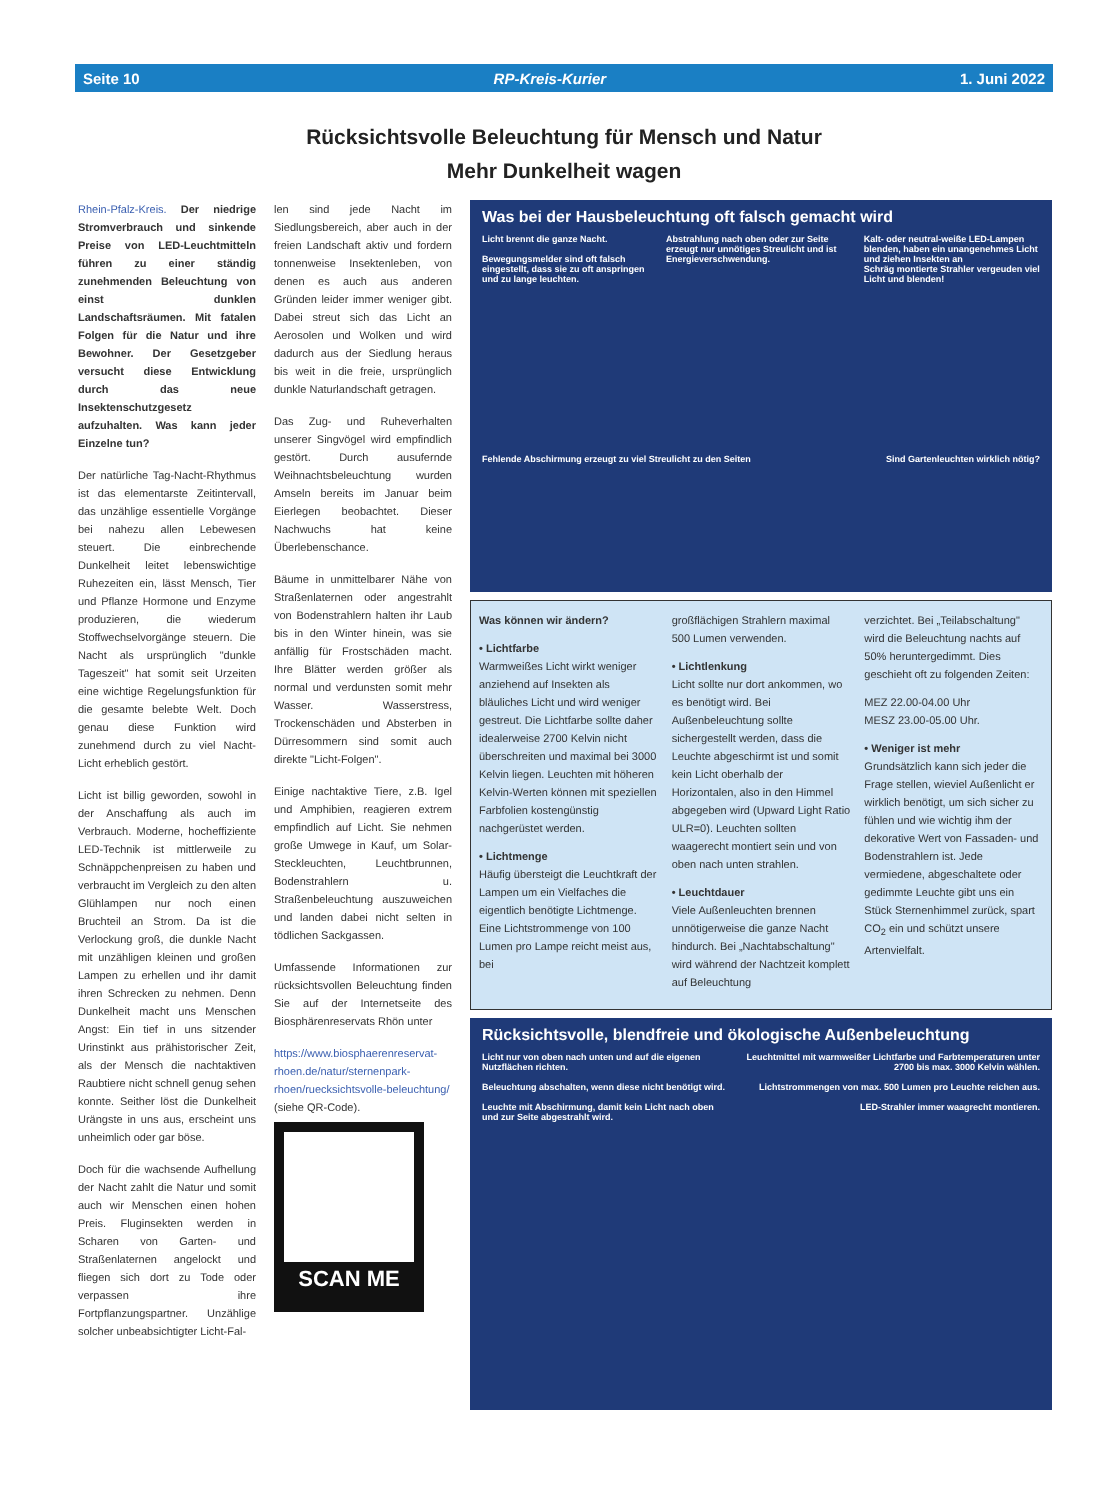Seite 10 RP-Kreis-Kurier 1. Juni 2022
Rücksichtsvolle Beleuchtung für Mensch und Natur
Mehr Dunkelheit wagen
Rhein-Pfalz-Kreis. Der niedrige Stromverbrauch und sinkende Preise von LED-Leuchtmitteln führen zu einer ständig zunehmenden Beleuchtung von einst dunklen Landschaftsräumen. Mit fatalen Folgen für die Natur und ihre Bewohner. Der Gesetzgeber versucht diese Entwicklung durch das neue Insektenschutzgesetz aufzuhalten. Was kann jeder Einzelne tun?
Der natürliche Tag-Nacht-Rhythmus ist das elementarste Zeitintervall, das unzählige essentielle Vorgänge bei nahezu allen Lebewesen steuert. Die einbrechende Dunkelheit leitet lebenswichtige Ruhezeiten ein, lässt Mensch, Tier und Pflanze Hormone und Enzyme produzieren, die wiederum Stoffwechselvorgänge steuern. Die Nacht als ursprünglich "dunkle Tageszeit" hat somit seit Urzeiten eine wichtige Regelungsfunktion für die gesamte belebte Welt. Doch genau diese Funktion wird zunehmend durch zu viel Nacht-Licht erheblich gestört.
Licht ist billig geworden, sowohl in der Anschaffung als auch im Verbrauch. Moderne, hocheffiziente LED-Technik ist mittlerweile zu Schnäppchenpreisen zu haben und verbraucht im Vergleich zu den alten Glühlampen nur noch einen Bruchteil an Strom. Da ist die Verlockung groß, die dunkle Nacht mit unzähligen kleinen und großen Lampen zu erhellen und ihr damit ihren Schrecken zu nehmen. Denn Dunkelheit macht uns Menschen Angst: Ein tief in uns sitzender Urinstinkt aus prähistorischer Zeit, als der Mensch die nachtaktiven Raubtiere nicht schnell genug sehen konnte. Seither löst die Dunkelheit Urängste in uns aus, erscheint uns unheimlich oder gar böse.
Doch für die wachsende Aufhellung der Nacht zahlt die Natur und somit auch wir Menschen einen hohen Preis. Fluginsekten werden in Scharen von Garten- und Straßenlaternen angelockt und fliegen sich dort zu Tode oder verpassen ihre Fortpflanzungspartner. Unzählige solcher unbeabsichtigter Licht-Fal-
len sind jede Nacht im Siedlungsbereich, aber auch in der freien Landschaft aktiv und fordern tonnenweise Insektenleben, von denen es auch aus anderen Gründen leider immer weniger gibt. Dabei streut sich das Licht an Aerosolen und Wolken und wird dadurch aus der Siedlung heraus bis weit in die freie, ursprünglich dunkle Naturlandschaft getragen.
Das Zug- und Ruheverhalten unserer Singvögel wird empfindlich gestört. Durch ausufernde Weihnachtsbeleuchtung wurden Amseln bereits im Januar beim Eierlegen beobachtet. Dieser Nachwuchs hat keine Überlebenschance.
Bäume in unmittelbarer Nähe von Straßenlaternen oder angestrahlt von Bodenstrahlern halten ihr Laub bis in den Winter hinein, was sie anfällig für Frostschäden macht. Ihre Blätter werden größer als normal und verdunsten somit mehr Wasser. Wasserstress, Trockenschäden und Absterben in Dürresommern sind somit auch direkte "Licht-Folgen".
Einige nachtaktive Tiere, z.B. Igel und Amphibien, reagieren extrem empfindlich auf Licht. Sie nehmen große Umwege in Kauf, um Solar-Steckleuchten, Leuchtbrunnen, Bodenstrahlern u. Straßenbeleuchtung auszuweichen und landen dabei nicht selten in tödlichen Sackgassen.
Umfassende Informationen zur rücksichtsvollen Beleuchtung finden Sie auf der Internetseite des Biosphärenreservats Rhön unter
https://www.biosphaerenreservat-rhoen.de/natur/sternenpark-rhoen/ruecksichtsvolle-beleuchtung/
(siehe QR-Code).
SCAN ME
Was bei der Hausbeleuchtung oft falsch gemacht wird
Licht brennt die ganze Nacht.
Bewegungsmelder sind oft falsch eingestellt, dass sie zu oft anspringen und zu lange leuchten. Abstrahlung nach oben oder zur Seite erzeugt nur unnötiges Streulicht und ist Energieverschwendung. Kalt- oder neutral-weiße LED-Lampen blenden, haben ein unangenehmes Licht und ziehen Insekten an
Schräg montierte Strahler vergeuden viel Licht und blenden!
Fehlende Abschirmung erzeugt zu viel Streulicht zu den Seiten Sind Gartenleuchten wirklich nötig?
Was können wir ändern?
• Lichtfarbe
Warmweißes Licht wirkt weniger anziehend auf Insekten als bläuliches Licht und wird weniger gestreut. Die Lichtfarbe sollte daher idealerweise 2700 Kelvin nicht überschreiten und maximal bei 3000 Kelvin liegen. Leuchten mit höheren Kelvin-Werten können mit speziellen Farbfolien kostengünstig nachgerüstet werden.
• Lichtmenge
Häufig übersteigt die Leuchtkraft der Lampen um ein Vielfaches die eigentlich benötigte Lichtmenge. Eine Lichtstrommenge von 100 Lumen pro Lampe reicht meist aus, bei
großflächigen Strahlern maximal 500 Lumen verwenden.
• Lichtlenkung
Licht sollte nur dort ankommen, wo es benötigt wird. Bei Außenbeleuchtung sollte sichergestellt werden, dass die Leuchte abgeschirmt ist und somit kein Licht oberhalb der Horizontalen, also in den Himmel abgegeben wird (Upward Light Ratio ULR=0). Leuchten sollten waagerecht montiert sein und von oben nach unten strahlen.
• Leuchtdauer
Viele Außenleuchten brennen unnötigerweise die ganze Nacht hindurch. Bei „Nachtabschaltung" wird während der Nachtzeit komplett auf Beleuchtung
verzichtet. Bei „Teilabschaltung" wird die Beleuchtung nachts auf 50% heruntergedimmt. Dies geschieht oft zu folgenden Zeiten:
MEZ 22.00-04.00 Uhr
MESZ 23.00-05.00 Uhr.
• Weniger ist mehr
Grundsätzlich kann sich jeder die Frage stellen, wieviel Außenlicht er wirklich benötigt, um sich sicher zu fühlen und wie wichtig ihm der dekorative Wert von Fassaden- und Bodenstrahlern ist. Jede vermiedene, abgeschaltete oder gedimmte Leuchte gibt uns ein Stück Sternenhimmel zurück, spart CO<sub>2</sub> ein und schützt unsere Artenvielfalt.
Rücksichtsvolle, blendfreie und ökologische Außenbeleuchtung
Licht nur von oben nach unten und auf die eigenen Nutzflächen richten.
Beleuchtung abschalten, wenn diese nicht benötigt wird.
Leuchte mit Abschirmung, damit kein Licht nach oben und zur Seite abgestrahlt wird. Leuchtmittel mit warmweißer Lichtfarbe und Farbtemperaturen unter 2700 bis max. 3000 Kelvin wählen.
Lichtstrommengen von max. 500 Lumen pro Leuchte reichen aus.
LED-Strahler immer waagrecht montieren.